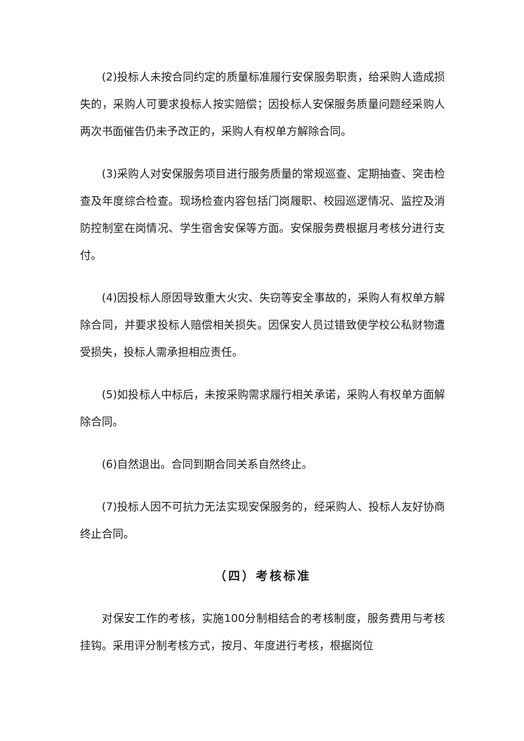(2)投标人未按合同约定的质量标准履行安保服务职责，给采购人造成损失的，采购人可要求投标人按实赔偿；因投标人安保服务质量问题经采购人两次书面催告仍未予改正的，采购人有权单方解除合同。
(3)采购人对安保服务项目进行服务质量的常规巡查、定期抽查、突击检查及年度综合检查。现场检查内容包括门岗履职、校园巡逻情况、监控及消防控制室在岗情况、学生宿舍安保等方面。安保服务费根据月考核分进行支付。
(4)因投标人原因导致重大火灾、失窃等安全事故的，采购人有权单方解除合同，并要求投标人赔偿相关损失。因保安人员过错致使学校公私财物遭受损失，投标人需承担相应责任。
(5)如投标人中标后，未按采购需求履行相关承诺，采购人有权单方面解除合同。
(6)自然退出。合同到期合同关系自然终止。
(7)投标人因不可抗力无法实现安保服务的，经采购人、投标人友好协商终止合同。
（四）考核标准
对保安工作的考核，实施100分制相结合的考核制度，服务费用与考核挂钩。采用评分制考核方式，按月、年度进行考核，根据岗位